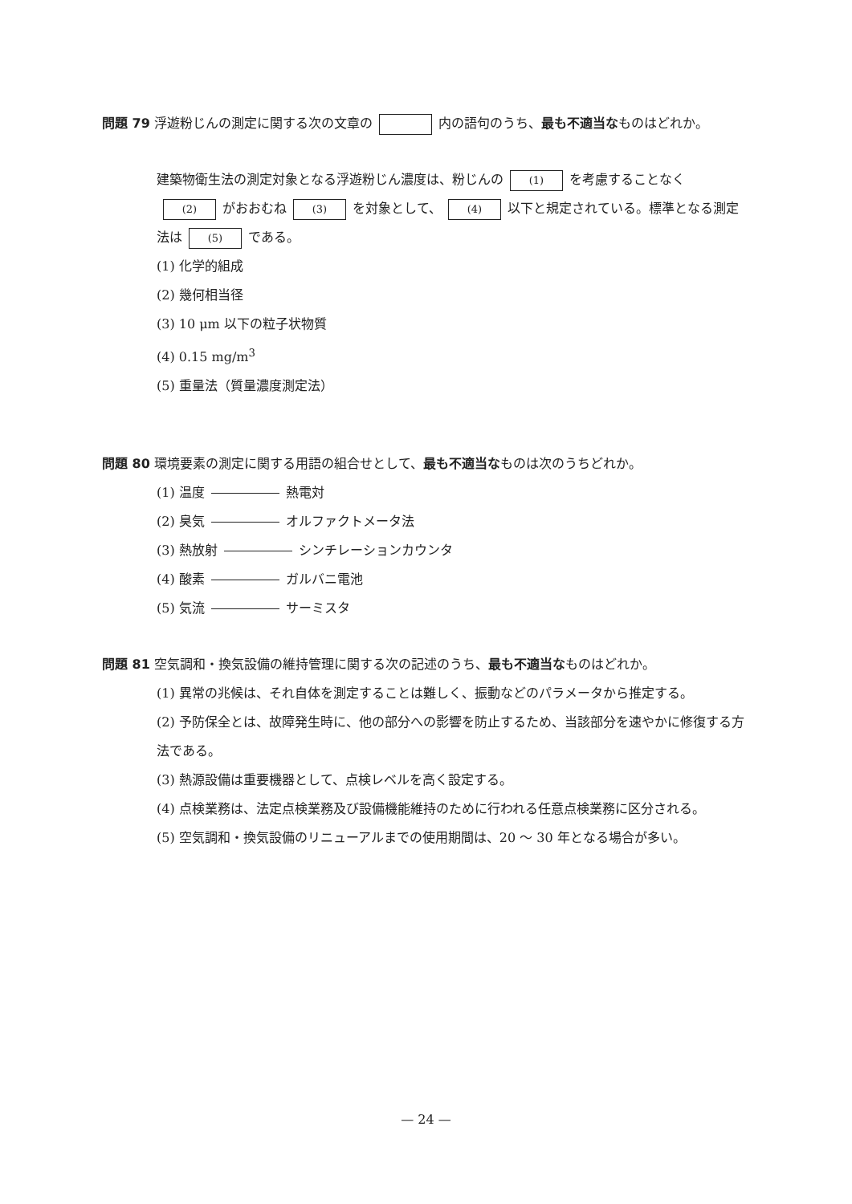問題 79 浮遊粉じんの測定に関する次の文章の 内の語句のうち、最も不適当なものはどれか。
建築物衛生法の測定対象となる浮遊粉じん濃度は、粉じんの (1) を考慮することなく (2) がおおむね (3) を対象として、 (4) 以下と規定されている。標準となる測定法は (5) である。
(1) 化学的組成
(2) 幾何相当径
(3) 10 μm 以下の粒子状物質
(4) 0.15 mg/m<sup>3</sup>
(5) 重量法（質量濃度測定法）
問題 80 環境要素の測定に関する用語の組合せとして、最も不適当なものは次のうちどれか。
(1) 温度 熱電対
(2) 臭気 オルファクトメータ法
(3) 熱放射 シンチレーションカウンタ
(4) 酸素 ガルバニ電池
(5) 気流 サーミスタ
問題 81 空気調和・換気設備の維持管理に関する次の記述のうち、最も不適当なものはどれか。
(1) 異常の兆候は、それ自体を測定することは難しく、振動などのパラメータから推定する。
(2) 予防保全とは、故障発生時に、他の部分への影響を防止するため、当該部分を速やかに修復する方法である。
(3) 熱源設備は重要機器として、点検レベルを高く設定する。
(4) 点検業務は、法定点検業務及び設備機能維持のために行われる任意点検業務に区分される。
(5) 空気調和・換気設備のリニューアルまでの使用期間は、20 ～ 30 年となる場合が多い。
— 24 —